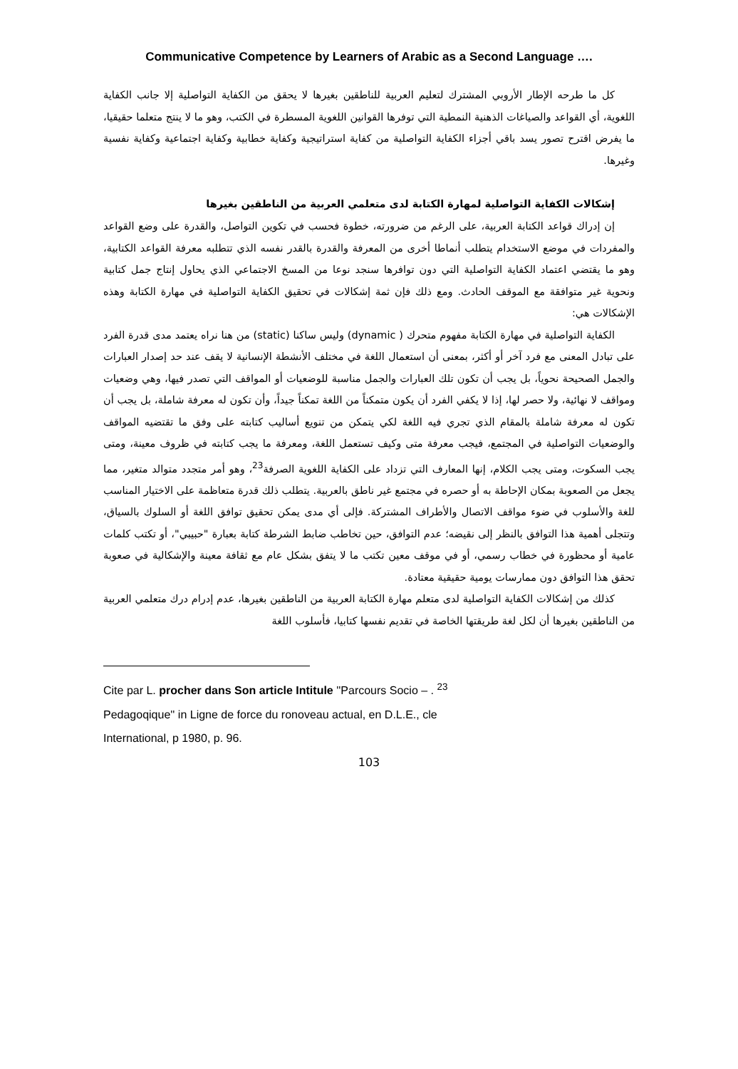Communicative Competence by Learners of Arabic as a Second Language ….
كل ما طرحه الإطار الأروبي المشترك لتعليم العربية للناطقين بغيرها لا يحقق من الكفاية التواصلية إلا جانب الكفاية اللغوية، أي القواعد والصياغات الذهنية النمطية التي توفرها القوانين اللغوية المسطرة في الكتب، وهو ما لا ينتج متعلما حقيقيا، ما يفرض اقترح تصور يسد باقي أجزاء الكفاية التواصلية من كفاية استراتيجية وكفاية خطابية وكفاية اجتماعية وكفاية نفسية وغيرها.
إشكالات الكفاية التواصلية لمهارة الكتابة لدى متعلمي العربية من الناطقين بغيرها
إن إدراك قواعد الكتابة العربية، على الرغم من ضرورته، خطوة فحسب في تكوين التواصل، والقدرة على وضع القواعد والمفردات في موضع الاستخدام يتطلب أنماطا أخرى من المعرفة والقدرة بالقدر نفسه الذي تتطلبه معرفة القواعد الكتابية، وهو ما يقتضي اعتماد الكفاية التواصلية التي دون توافرها سنجد نوعا من المسخ الاجتماعي الذي يحاول إنتاج جمل كتابية ونحوية غير متوافقة مع الموقف الحادث. ومع ذلك فإن ثمة إشكالات في تحقيق الكفاية التواصلية في مهارة الكتابة وهذه الإشكالات هي:
الكفاية التواصلية في مهارة الكتابة مفهوم متحرك ( dynamic) وليس ساكنا (static) من هنا نراه يعتمد مدى قدرة الفرد على تبادل المعنى مع فرد آخر أو أكثر، بمعنى أن استعمال اللغة في مختلف الأنشطة الإنسانية لا يقف عند حد إصدار العبارات والجمل الصحيحة نحوياً، بل يجب أن تكون تلك العبارات والجمل مناسبة للوضعيات أو المواقف التي تصدر فيها، وهي وضعيات ومواقف لا نهائية، ولا حصر لها، إذا لا يكفي الفرد أن يكون متمكناً من اللغة تمكناً جيداً، وأن تكون له معرفة شاملة، بل يجب أن تكون له معرفة شاملة بالمقام الذي تجري فيه اللغة لكي يتمكن من تنويع أساليب كتابته على وفق ما تقتضيه المواقف والوضعيات التواصلية في المجتمع، فيجب معرفة متى وكيف تستعمل اللغة، ومعرفة ما يجب كتابته في ظروف معينة، ومتى يجب السكوت، ومتى يجب الكلام، إنها المعارف التي تزداد على الكفاية اللغوية الصرفة<sup>23</sup>، وهو أمر متجدد متوالد متغير، مما يجعل من الصعوبة بمكان الإحاطة به أو حصره في مجتمع غير ناطق بالعربية. يتطلب ذلك قدرة متعاظمة على الاختيار المناسب للغة والأسلوب في ضوء مواقف الاتصال والأطراف المشتركة. فإلى أي مدى يمكن تحقيق توافق اللغة أو السلوك بالسياق، وتتجلى أهمية هذا التوافق بالنظر إلى نقيضه؛ عدم التوافق، حين تخاطب ضابط الشرطة كتابة بعبارة "حبيبي"، أو تكتب كلمات عامية أو محظورة في خطاب رسمي، أو في موقف معين تكتب ما لا يتفق بشكل عام مع ثقافة معينة والإشكالية في صعوبة تحقق هذا التوافق دون ممارسات يومية حقيقية معتادة.
كذلك من إشكالات الكفاية التواصلية لدى متعلم مهارة الكتابة العربية من الناطقين بغيرها، عدم إدرام درك متعلمي العربية من الناطقين بغيرها أن لكل لغة طريقتها الخاصة في تقديم نفسها كتابيا، فأسلوب اللغة
Cite par L. procher dans Son article Intitule ''Parcours Socio – . <sup>23</sup>
Pedagoqique'' in Ligne de force du ronoveau actual, en D.L.E., cle
International, p 1980, p. 96.
103